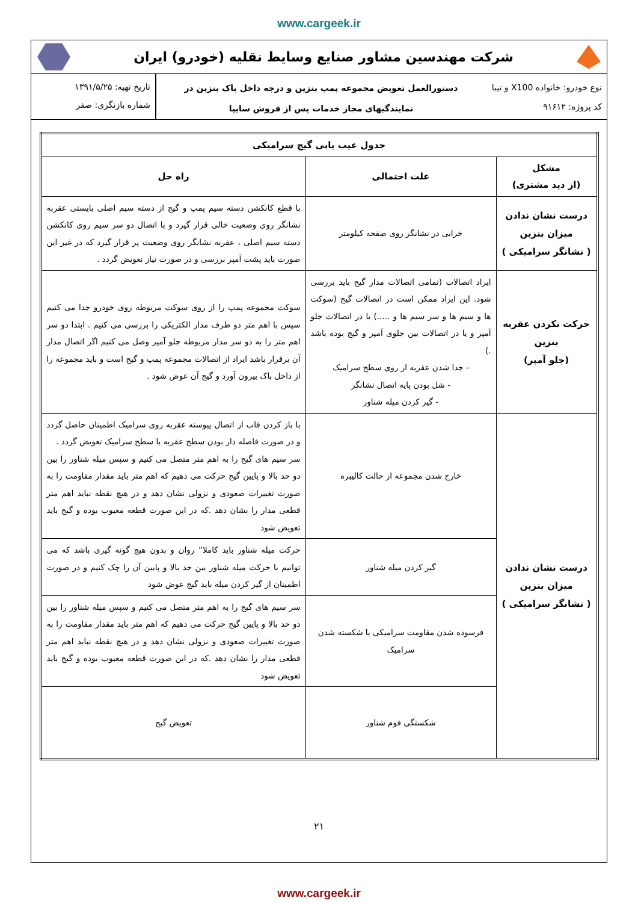www.cargeek.ir
شرکت مهندسین مشاور صنایع وسایط نقلیه (خودرو) ایران
نوع خودرو: خانواده X100 و تیبا
کد پروژه: ۹۱۶۱۲
دستورالعمل تعویض مجموعه پمپ بنزین و درجه داخل باک بنزین در
نمایندگیهای مجاز خدمات پس از فروش سایپا
تاریخ تهیه: ۱۳۹۱/۵/۲۵
شماره بازنگری: صفر
| جدول عیب یابی گیج سرامیکی | | |
| --- | --- | --- |
| مشکل (از دید مشتری) | علت احتمالی | راه حل |
| درست نشان ندادن میزان بنزین ( نشانگر سرامیکی ) | خرابی در نشانگر روی صفحه کیلومتر | با قطع کانکشن دسته سیم پمپ و گیج از دسته سیم اصلی بایستی عقربه نشانگر روی وضعیت خالی قرار گیرد و با اتصال دو سر سیم روی کانکشن دسته سیم اصلی ، عقربه نشانگر روی وضعیت پر قرار گیرد که در غیر این صورت باید پشت آمپر بررسی و در صورت نیاز تعویض گردد . |
| حرکت نکردن عقربه بنزین (جلو آمپر) | ایراد اتصالات (تمامی اتصالات مدار گیج باید بررسی شود. این ایراد ممکن است در اتصالات گیج (سوکت ها و سیم ها و سر سیم ها و .....) یا در اتصالات جلو آمپر و یا در اتصالات بین جلوی آمپر و گیج بوده باشد .) - جدا شدن عقربه از روی سطح سرامیک - شل بودن پایه اتصال نشانگر - گیر کردن میله شناور | سوکت مجموعه پمپ را از روی سوکت مربوطه روی خودرو جدا می کنیم سپس با اهم متر دو طرف مدار الکتریکی را بررسی می کنیم . ابتدا دو سر اهم متر را به دو سر مدار مربوطه جلو آمپر وصل می کنیم اگر اتصال مدار آن برقرار باشد ایراد از اتصالات مجموعه پمپ و گیج است و باید مجموعه را از داخل باک بیرون آورد و گیج آن عوض شود . |
| درست نشان ندادن میزان بنزین ( نشانگر سرامیکی ) | خارج شدن مجموعه از حالت کالیبره | با باز کردن قاب از اتصال پیوسته عقربه روی سرامیک اطمینان حاصل گردد و در صورت فاصله دار بودن سطح عقربه با سطح سرامیک تعویض گردد . سر سیم های گیج را به اهم متر متصل می کنیم و سپس میله شناور را بین دو حد بالا و پایین گیج حرکت می دهیم که اهم متر باید مقدار مقاومت را به صورت تغییرات صعودی و نزولی نشان دهد و در هیچ نقطه نباید اهم متر قطعی مدار را نشان دهد .که در این صورت قطعه معیوب بوده و گیج باید تعویض شود |
| | گیر کردن میله شناور | حرکت میله شناور باید کاملا“ روان و بدون هیچ گونه گیری باشد که می توانیم با حرکت میله شناور بین حد بالا و پایین آن را چک کنیم و در صورت اطمینان از گیر کردن میله باید گیج عوض شود |
| | فرسوده شدن مقاومت سرامیکی یا شکسته شدن سرامیک | سر سیم های گیج را به اهم متر متصل می کنیم و سپس میله شناور را بین دو حد بالا و پایین گیج حرکت می دهیم که اهم متر باید مقدار مقاومت را به صورت تغییرات صعودی و نزولی نشان دهد و در هیچ نقطه نباید اهم متر قطعی مدار را نشان دهد .که در این صورت قطعه معیوب بوده و گیج باید تعویض شود |
| | شکستگی فوم شناور | تعویض گیج |
۲۱
www.cargeek.ir